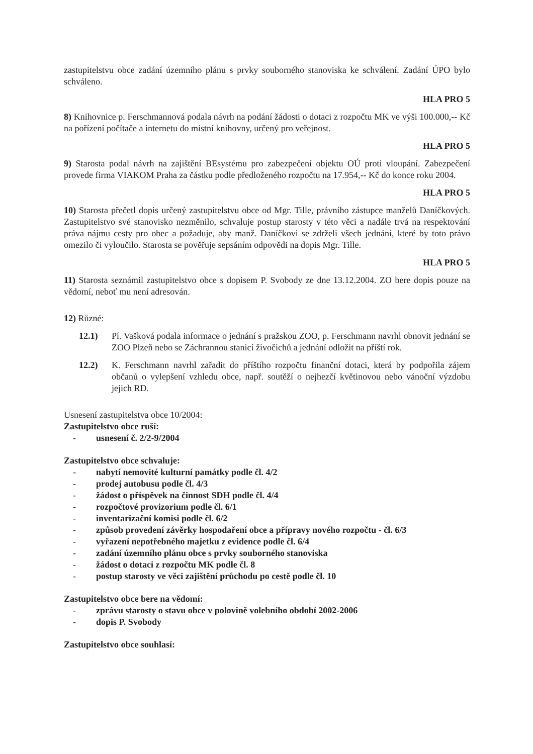zastupitelstvu obce zadání územního plánu s prvky souborného stanoviska ke schválení. Zadání ÚPO bylo schváleno.
HLA PRO 5
8) Knihovnice p. Ferschmannová podala návrh na podání žádosti o dotaci z rozpočtu MK ve výši 100.000,-- Kč na pořízení počítače a internetu do místní knihovny, určený pro veřejnost.
HLA PRO 5
9) Starosta podal návrh na zajištění BEsystému pro zabezpečení objektu OÚ proti vloupání. Zabezpečení provede firma VIAKOM Praha za částku podle předloženého rozpočtu na 17.954,-- Kč do konce roku 2004.
HLA PRO 5
10) Starosta přečetl dopis určený zastupitelstvu obce od Mgr. Tille, právního zástupce manželů Daníčkových. Zastupitelstvo své stanovisko nezměnilo, schvaluje postup starosty v této věci a nadále trvá na respektování práva nájmu cesty pro obec a požaduje, aby manž. Daníčkovi se zdrželi všech jednání, které by toto právo omezilo či vyloučilo. Starosta se pověřuje sepsáním odpovědi na dopis Mgr. Tille.
HLA PRO 5
11) Starosta seznámil zastupitelstvo obce s dopisem P. Svobody ze dne 13.12.2004. ZO bere dopis pouze na vědomí, neboť mu není adresován.
12) Různé:
12.1) Pí. Vašková podala informace o jednání s pražskou ZOO, p. Ferschmann navrhl obnovit jednání se ZOO Plzeň nebo se Záchrannou stanicí živočichů a jednání odložit na příští rok.
12.2) K. Ferschmann navrhl zařadit do příštího rozpočtu finanční dotaci, která by podpořila zájem občanů o vylepšení vzhledu obce, např. soutěží o nejhezčí květinovou nebo vánoční výzdobu jejich RD.
Usnesení zastupitelstva obce 10/2004:
Zastupitelstvo obce ruší:
- usnesení č. 2/2-9/2004
Zastupitelstvo obce schvaluje:
- nabytí nemovité kulturní památky podle čl. 4/2
- prodej autobusu podle čl. 4/3
- žádost o příspěvek na činnost SDH podle čl. 4/4
- rozpočtové provizorium podle čl. 6/1
- inventarizační komisi podle čl. 6/2
- způsob provedení závěrky hospodaření obce a přípravy nového rozpočtu - čl. 6/3
- vyřazení nepotřebného majetku z evidence podle čl. 6/4
- zadání územního plánu obce s prvky souborného stanoviska
- žádost o dotaci z rozpočtu MK podle čl. 8
- postup starosty ve věci zajištění průchodu po cestě podle čl. 10
Zastupitelstvo obce bere na vědomí:
- zprávu starosty o stavu obce v polovině volebního období 2002-2006
- dopis P. Svobody
Zastupitelstvo obce souhlasí: